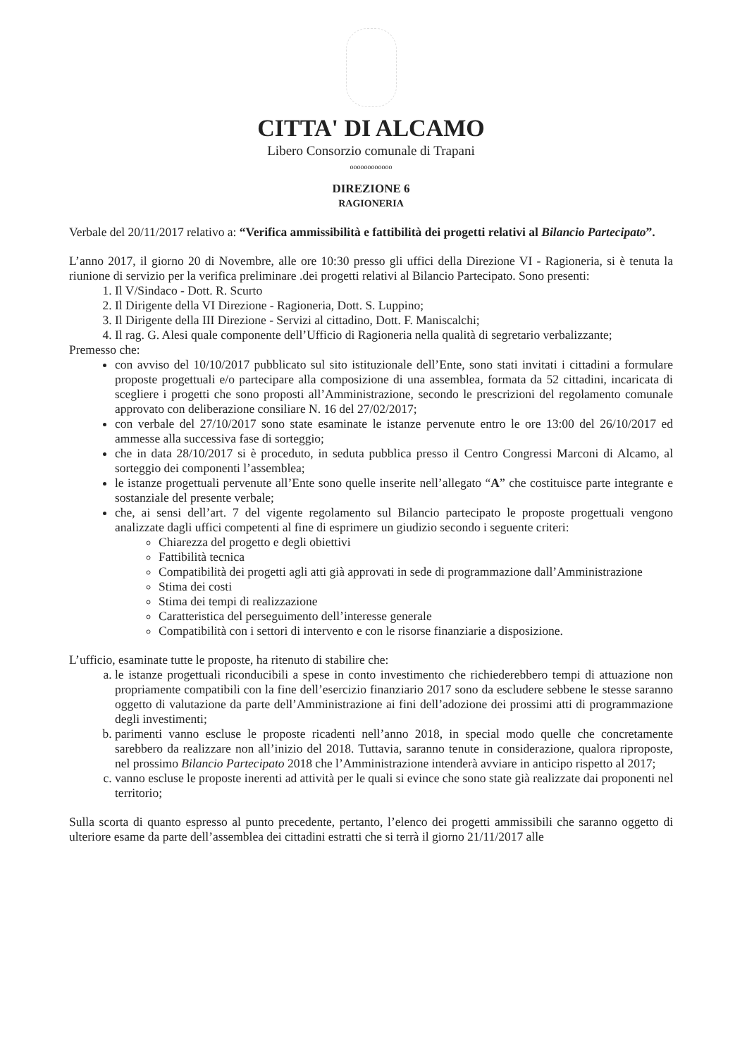CITTA' DI ALCAMO
Libero Consorzio comunale di Trapani
oooooooooooo
DIREZIONE 6
RAGIONERIA
Verbale del 20/11/2017 relativo a: “Verifica ammissibilità e fattibilità dei progetti relativi al Bilancio Partecipato”.
L’anno 2017, il giorno 20 di Novembre, alle ore 10:30 presso gli uffici della Direzione VI - Ragioneria, si è tenuta la riunione di servizio per la verifica preliminare .dei progetti relativi al Bilancio Partecipato. Sono presenti:
1. Il V/Sindaco - Dott. R. Scurto
2. Il Dirigente della VI Direzione - Ragioneria, Dott. S. Luppino;
3. Il Dirigente della III Direzione - Servizi al cittadino, Dott. F. Maniscalchi;
4. Il rag. G. Alesi quale componente dell’Ufficio di Ragioneria nella qualità di segretario verbalizzante;
Premesso che:
con avviso del 10/10/2017 pubblicato sul sito istituzionale dell’Ente, sono stati invitati i cittadini a formulare proposte progettuali e/o partecipare alla composizione di una assemblea, formata da 52 cittadini, incaricata di scegliere i progetti che sono proposti all’Amministrazione, secondo le prescrizioni del regolamento comunale approvato con deliberazione consiliare N. 16 del 27/02/2017;
con verbale del 27/10/2017 sono state esaminate le istanze pervenute entro le ore 13:00 del 26/10/2017 ed ammesse alla successiva fase di sorteggio;
che in data 28/10/2017 si è proceduto, in seduta pubblica presso il Centro Congressi Marconi di Alcamo, al sorteggio dei componenti l’assemblea;
le istanze progettuali pervenute all’Ente sono quelle inserite nell’allegato “A” che costituisce parte integrante e sostanziale del presente verbale;
che, ai sensi dell’art. 7 del vigente regolamento sul Bilancio partecipato le proposte progettuali vengono analizzate dagli uffici competenti al fine di esprimere un giudizio secondo i seguente criteri:
Chiarezza del progetto e degli obiettivi
Fattibilità tecnica
Compatibilità dei progetti agli atti già approvati in sede di programmazione dall’Amministrazione
Stima dei costi
Stima dei tempi di realizzazione
Caratteristica del perseguimento dell’interesse generale
Compatibilità con i settori di intervento e con le risorse finanziarie a disposizione.
L’ufficio, esaminate tutte le proposte, ha ritenuto di stabilire che:
a. le istanze progettuali riconducibili a spese in conto investimento che richiederebbero tempi di attuazione non propriamente compatibili con la fine dell’esercizio finanziario 2017 sono da escludere sebbene le stesse saranno oggetto di valutazione da parte dell’Amministrazione ai fini dell’adozione dei prossimi atti di programmazione degli investimenti;
b. parimenti vanno escluse le proposte ricadenti nell’anno 2018, in special modo quelle che concretamente sarebbero da realizzare non all’inizio del 2018. Tuttavia, saranno tenute in considerazione, qualora riproposte, nel prossimo Bilancio Partecipato 2018 che l’Amministrazione intenderà avviare in anticipo rispetto al 2017;
c. vanno escluse le proposte inerenti ad attività per le quali si evince che sono state già realizzate dai proponenti nel territorio;
Sulla scorta di quanto espresso al punto precedente, pertanto, l’elenco dei progetti ammissibili che saranno oggetto di ulteriore esame da parte dell’assemblea dei cittadini estratti che si terrà il giorno 21/11/2017 alle